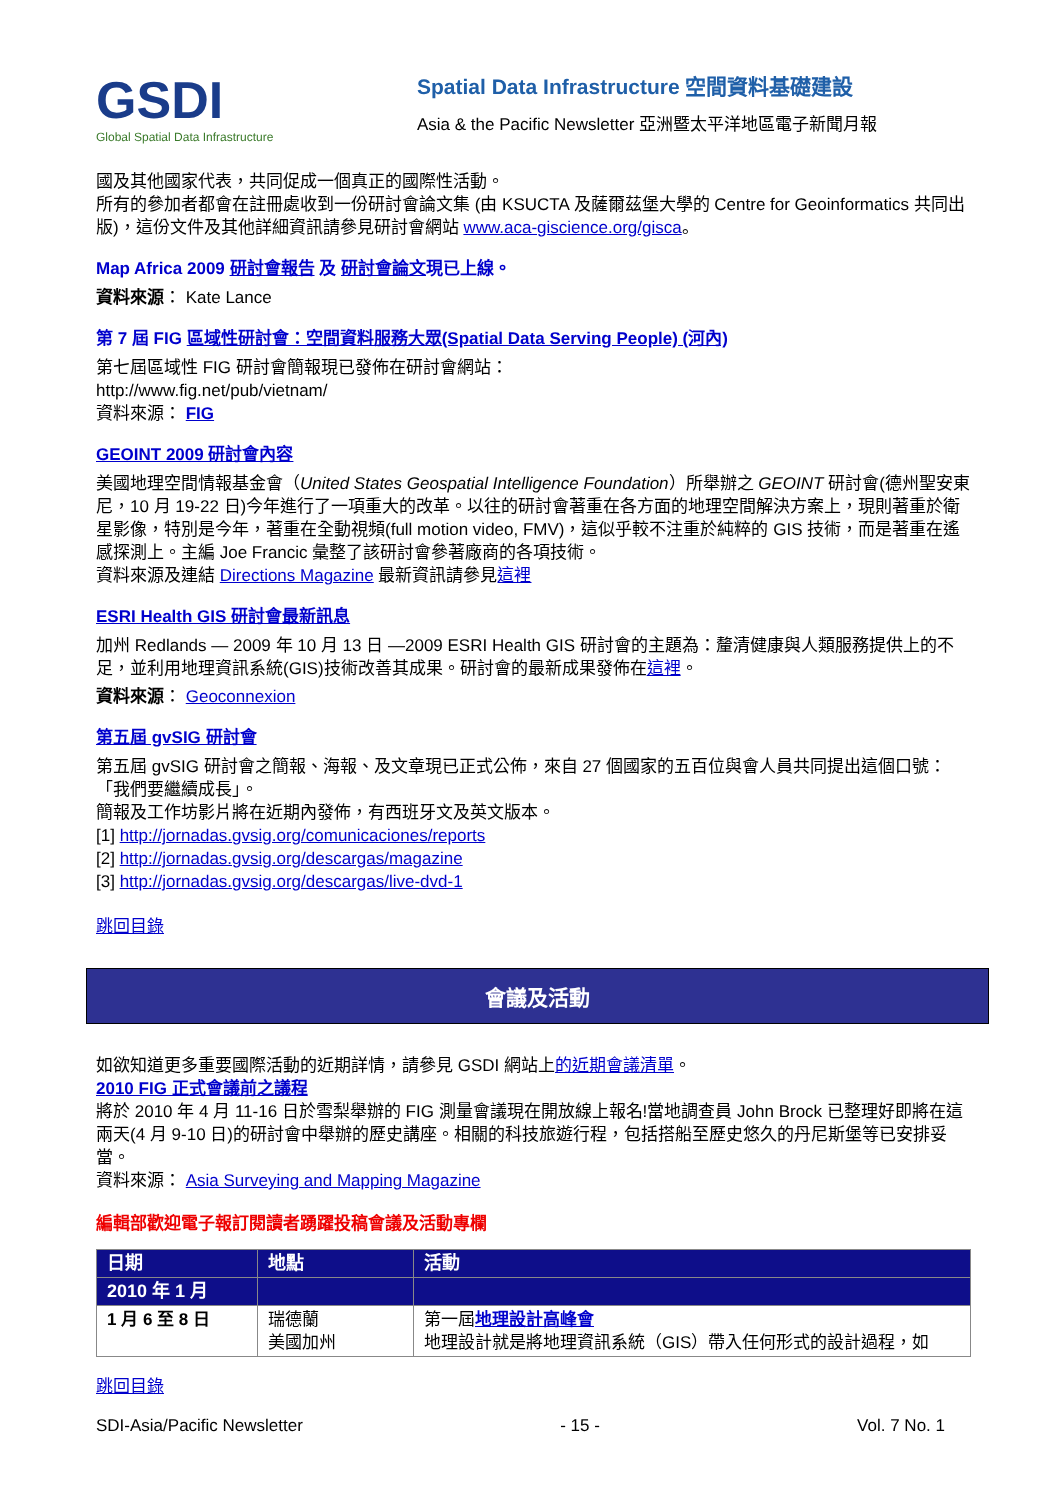GSDI
Global Spatial Data Infrastructure
Spatial Data Infrastructure 空間資料基礎建設
Asia & the Pacific Newsletter 亞洲暨太平洋地區電子新聞月報
國及其他國家代表，共同促成一個真正的國際性活動。
所有的參加者都會在註冊處收到一份研討會論文集 (由 KSUCTA 及薩爾茲堡大學的 Centre for Geoinformatics 共同出版)，這份文件及其他詳細資訊請參見研討會網站 www.aca-giscience.org/gisca。
Map Africa 2009 研討會報告 及 研討會論文現已上線。
資料來源： Kate Lance
第 7 屆 FIG 區域性研討會：空間資料服務大眾(Spatial Data Serving People) (河內)
第七屆區域性 FIG 研討會簡報現已發佈在研討會網站：
http://www.fig.net/pub/vietnam/
資料來源： FIG
GEOINT 2009 研討會內容
美國地理空間情報基金會（United States Geospatial Intelligence Foundation）所舉辦之 GEOINT 研討會(德州聖安東尼，10 月 19-22 日)今年進行了一項重大的改革。以往的研討會著重在各方面的地理空間解決方案上，現則著重於衛星影像，特別是今年，著重在全動視頻(full motion video, FMV)，這似乎較不注重於純粹的 GIS 技術，而是著重在遙感探測上。主編 Joe Francic 彙整了該研討會參著廠商的各項技術。
資料來源及連結 Directions Magazine 最新資訊請參見這裡
ESRI Health GIS 研討會最新訊息
加州 Redlands — 2009 年 10 月 13 日 —2009 ESRI Health GIS 研討會的主題為：釐清健康與人類服務提供上的不足，並利用地理資訊系統(GIS)技術改善其成果。研討會的最新成果發佈在這裡。
資料來源： Geoconnexion
第五屆 gvSIG 研討會
第五屆 gvSIG 研討會之簡報、海報、及文章現已正式公佈，來自 27 個國家的五百位與會人員共同提出這個口號：「我們要繼續成長」。
簡報及工作坊影片將在近期內發佈，有西班牙文及英文版本。
[1] http://jornadas.gvsig.org/comunicaciones/reports
[2] http://jornadas.gvsig.org/descargas/magazine
[3] http://jornadas.gvsig.org/descargas/live-dvd-1
跳回目錄
會議及活動
如欲知道更多重要國際活動的近期詳情，請參見 GSDI 網站上的近期會議清單。
2010 FIG 正式會議前之議程
將於 2010 年 4 月 11-16 日於雪梨舉辦的 FIG 測量會議現在開放線上報名!當地調查員 John Brock 已整理好即將在這兩天(4 月 9-10 日)的研討會中舉辦的歷史講座。相關的科技旅遊行程，包括搭船至歷史悠久的丹尼斯堡等已安排妥當。
資料來源： Asia Surveying and Mapping Magazine
編輯部歡迎電子報訂閱讀者踴躍投稿會議及活動專欄
| 日期 | 地點 | 活動 |
| --- | --- | --- |
| 2010 年 1 月 | | |
| 1 月 6 至 8 日 | 瑞德蘭 美國加州 | 第一屆 地理設計高峰會 地理設計就是將地理資訊系統（GIS）帶入任何形式的設計過程，如 |
跳回目錄
SDI-Asia/Pacific Newsletter - 15 - Vol. 7 No. 1